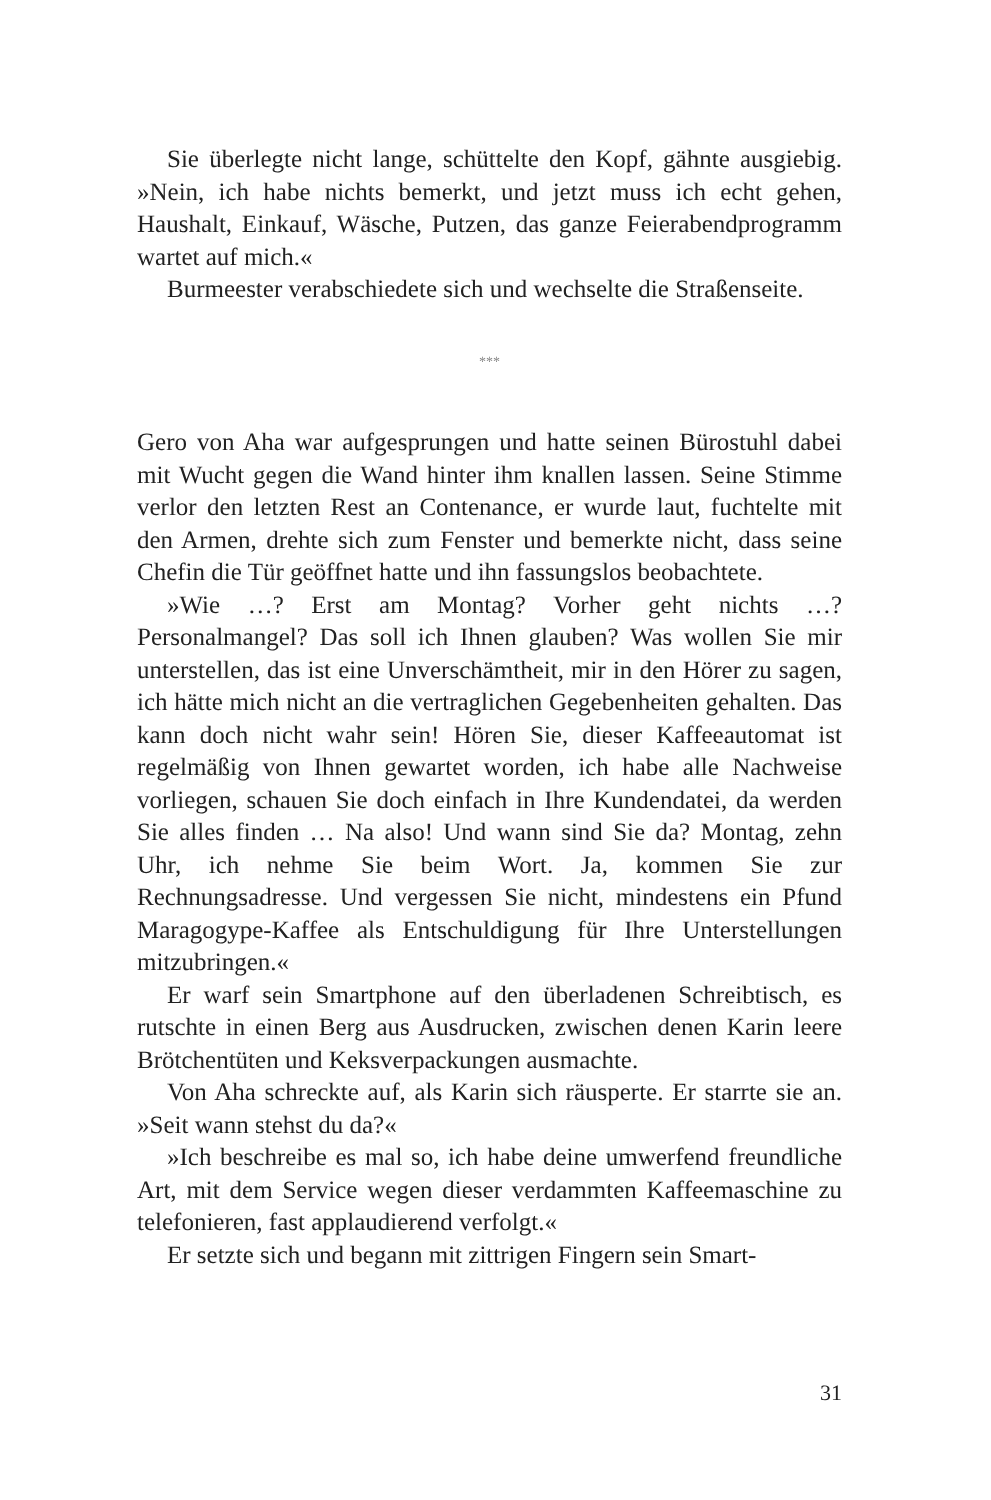Sie überlegte nicht lange, schüttelte den Kopf, gähnte ausgiebig. »Nein, ich habe nichts bemerkt, und jetzt muss ich echt gehen, Haushalt, Einkauf, Wäsche, Putzen, das ganze Feierabendprogramm wartet auf mich.«
Burmeester verabschiedete sich und wechselte die Straßenseite.
***
Gero von Aha war aufgesprungen und hatte seinen Bürostuhl dabei mit Wucht gegen die Wand hinter ihm knallen lassen. Seine Stimme verlor den letzten Rest an Contenance, er wurde laut, fuchtelte mit den Armen, drehte sich zum Fenster und bemerkte nicht, dass seine Chefin die Tür geöffnet hatte und ihn fassungslos beobachtete.
»Wie …? Erst am Montag? Vorher geht nichts …? Personalmangel? Das soll ich Ihnen glauben? Was wollen Sie mir unterstellen, das ist eine Unverschämtheit, mir in den Hörer zu sagen, ich hätte mich nicht an die vertraglichen Gegebenheiten gehalten. Das kann doch nicht wahr sein! Hören Sie, dieser Kaffeeautomat ist regelmäßig von Ihnen gewartet worden, ich habe alle Nachweise vorliegen, schauen Sie doch einfach in Ihre Kundendatei, da werden Sie alles finden … Na also! Und wann sind Sie da? Montag, zehn Uhr, ich nehme Sie beim Wort. Ja, kommen Sie zur Rechnungsadresse. Und vergessen Sie nicht, mindestens ein Pfund Maragogype-Kaffee als Entschuldigung für Ihre Unterstellungen mitzubringen.«
Er warf sein Smartphone auf den überladenen Schreibtisch, es rutschte in einen Berg aus Ausdrucken, zwischen denen Karin leere Brötchentüten und Keksverpackungen ausmachte.
Von Aha schreckte auf, als Karin sich räusperte. Er starrte sie an. »Seit wann stehst du da?«
»Ich beschreibe es mal so, ich habe deine umwerfend freundliche Art, mit dem Service wegen dieser verdammten Kaffeemaschine zu telefonieren, fast applaudierend verfolgt.«
Er setzte sich und begann mit zittrigen Fingern sein Smart-
31